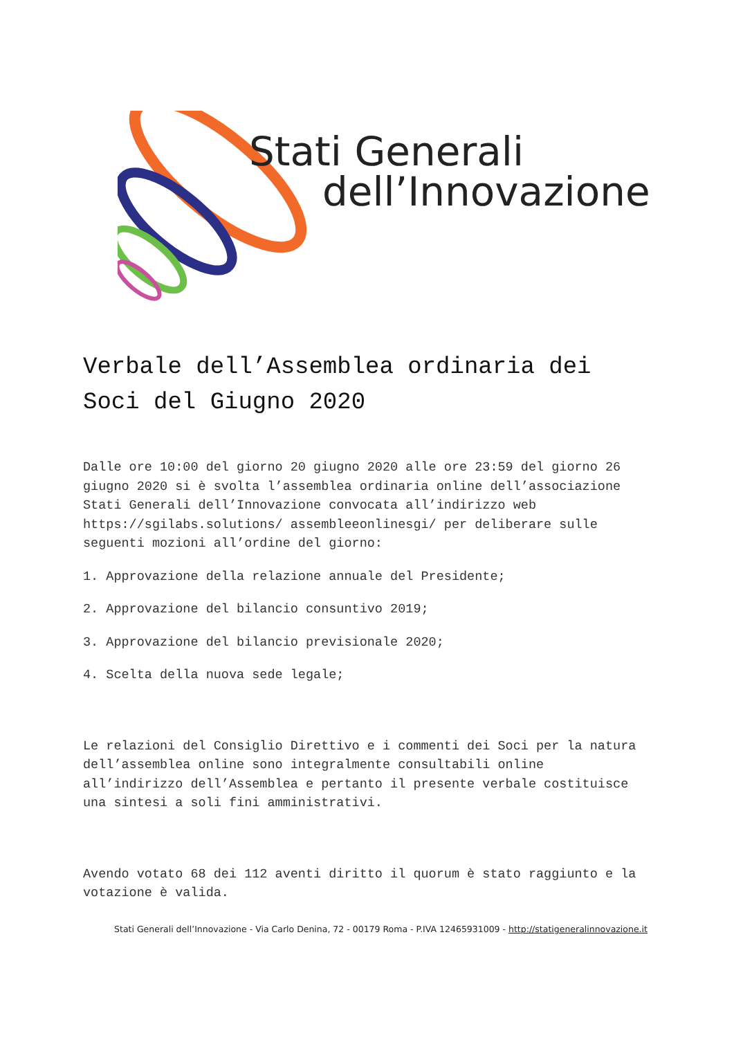Stati Generali
dell’Innovazione
Verbale dell’Assemblea ordinaria dei Soci del Giugno 2020
Dalle ore 10:00 del giorno 20 giugno 2020 alle ore 23:59 del giorno 26 giugno 2020 si è svolta l’assemblea ordinaria online dell’associazione Stati Generali dell’Innovazione convocata all’indirizzo web https://sgilabs.solutions/ assembleeonlinesgi/ per deliberare sulle seguenti mozioni all’ordine del giorno:
1. Approvazione della relazione annuale del Presidente;
2. Approvazione del bilancio consuntivo 2019;
3. Approvazione del bilancio previsionale 2020;
4. Scelta della nuova sede legale;
Le relazioni del Consiglio Direttivo e i commenti dei Soci per la natura dell’assemblea online sono integralmente consultabili online all’indirizzo dell’Assemblea e pertanto il presente verbale costituisce una sintesi a soli fini amministrativi.
Avendo votato 68 dei 112 aventi diritto il quorum è stato raggiunto e la votazione è valida.
Stati Generali dell’Innovazione - Via Carlo Denina, 72 - 00179 Roma - P.IVA 12465931009 - http://statigeneralinnovazione.it